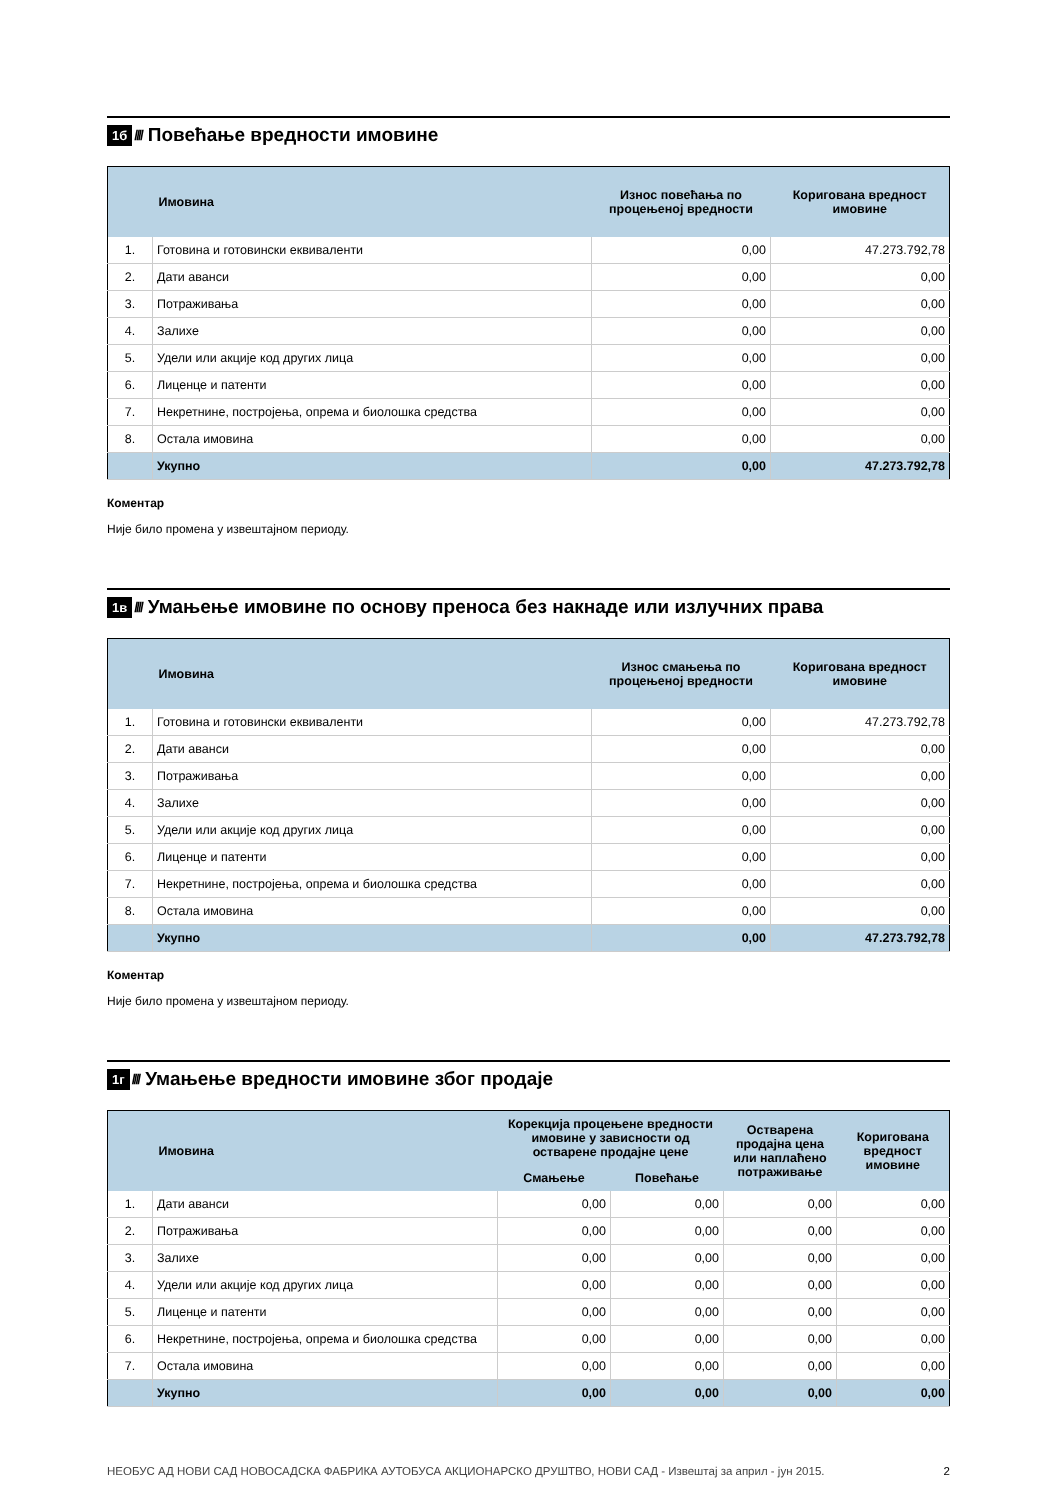1б ////
Повећање вредности имовине
| | Имовина | Износ повећања по процењеној вредности | Коригована вредност имовине |
| --- | --- | --- | --- |
| 1. | Готовина и готовински еквиваленти | 0,00 | 47.273.792,78 |
| 2. | Дати аванси | 0,00 | 0,00 |
| 3. | Потраживања | 0,00 | 0,00 |
| 4. | Залихе | 0,00 | 0,00 |
| 5. | Удели или акције код других лица | 0,00 | 0,00 |
| 6. | Лиценце и патенти | 0,00 | 0,00 |
| 7. | Некретнине, постројења, опрема и биолошка средства | 0,00 | 0,00 |
| 8. | Остала имовина | 0,00 | 0,00 |
| | Укупно | 0,00 | 47.273.792,78 |
Коментар
Није било промена у извештајном периоду.
1в ////
Умањење имовине по основу преноса без накнаде или излучних права
| | Имовина | Износ смањења по процењеној вредности | Коригована вредност имовине |
| --- | --- | --- | --- |
| 1. | Готовина и готовински еквиваленти | 0,00 | 47.273.792,78 |
| 2. | Дати аванси | 0,00 | 0,00 |
| 3. | Потраживања | 0,00 | 0,00 |
| 4. | Залихе | 0,00 | 0,00 |
| 5. | Удели или акције код других лица | 0,00 | 0,00 |
| 6. | Лиценце и патенти | 0,00 | 0,00 |
| 7. | Некретнине, постројења, опрема и биолошка средства | 0,00 | 0,00 |
| 8. | Остала имовина | 0,00 | 0,00 |
| | Укупно | 0,00 | 47.273.792,78 |
Коментар
Није било промена у извештајном периоду.
1г ////
Умањење вредности имовине због продаје
| | Имовина | Корекција процењене вредности имовине у зависности од остварене продајне цене | | Остварена продајна цена или наплаћено потраживање | Коригована вредност имовине |
| --- | --- | --- | --- | --- | --- |
| | | Смањење | Повећање | | |
| 1. | Дати аванси | 0,00 | 0,00 | 0,00 | 0,00 |
| 2. | Потраживања | 0,00 | 0,00 | 0,00 | 0,00 |
| 3. | Залихе | 0,00 | 0,00 | 0,00 | 0,00 |
| 4. | Удели или акције код других лица | 0,00 | 0,00 | 0,00 | 0,00 |
| 5. | Лиценце и патенти | 0,00 | 0,00 | 0,00 | 0,00 |
| 6. | Некретнине, постројења, опрема и биолошка средства | 0,00 | 0,00 | 0,00 | 0,00 |
| 7. | Остала имовина | 0,00 | 0,00 | 0,00 | 0,00 |
| | Укупно | 0,00 | 0,00 | 0,00 | 0,00 |
НЕОБУС АД НОВИ САД НОВОСАДСКА ФАБРИКА АУТОБУСА АКЦИОНАРСКО ДРУШТВО, НОВИ САД - Извештај за април - јун 2015. 2